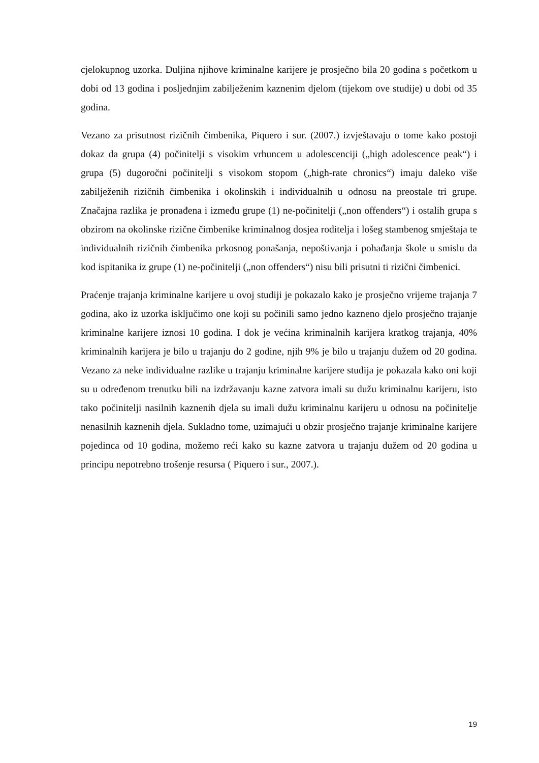cjelokupnog uzorka. Duljina njihove kriminalne karijere je prosječno bila 20 godina s početkom u dobi od 13 godina i posljednjim zabilježenim kaznenim djelom (tijekom ove studije) u dobi od 35 godina.
Vezano za prisutnost rizičnih čimbenika, Piquero i sur. (2007.) izvještavaju o tome kako postoji dokaz da grupa (4) počinitelji s visokim vrhuncem u adolescenciji („high adolescence peak“) i grupa (5) dugoročni počinitelji s visokom stopom („high-rate chronics“) imaju daleko više zabilježenih rizičnih čimbenika i okolinskih i individualnih u odnosu na preostale tri grupe. Značajna razlika je pronađena i između grupe (1) ne-počinitelji („non offenders“) i ostalih grupa s obzirom na okolinske rizične čimbenike kriminalnog dosjea roditelja i lošeg stambenog smještaja te individualnih rizičnih čimbenika prkosnog ponašanja, nepoštivanja i pohađanja škole u smislu da kod ispitanika iz grupe (1) ne-počinitelji („non offenders“) nisu bili prisutni ti rizični čimbenici.
Praćenje trajanja kriminalne karijere u ovoj studiji je pokazalo kako je prosječno vrijeme trajanja 7 godina, ako iz uzorka isključimo one koji su počinili samo jedno kazneno djelo prosječno trajanje kriminalne karijere iznosi 10 godina. I dok je većina kriminalnih karijera kratkog trajanja, 40% kriminalnih karijera je bilo u trajanju do 2 godine, njih 9% je bilo u trajanju dužem od 20 godina. Vezano za neke individualne razlike u trajanju kriminalne karijere studija je pokazala kako oni koji su u određenom trenutku bili na izdržavanju kazne zatvora imali su dužu kriminalnu karijeru, isto tako počinitelji nasilnih kaznenih djela su imali dužu kriminalnu karijeru u odnosu na počinitelje nenasilnih kaznenih djela. Sukladno tome, uzimajući u obzir prosječno trajanje kriminalne karijere pojedinca od 10 godina, možemo reći kako su kazne zatvora u trajanju dužem od 20 godina u principu nepotrebno trošenje resursa ( Piquero i sur., 2007.).
19